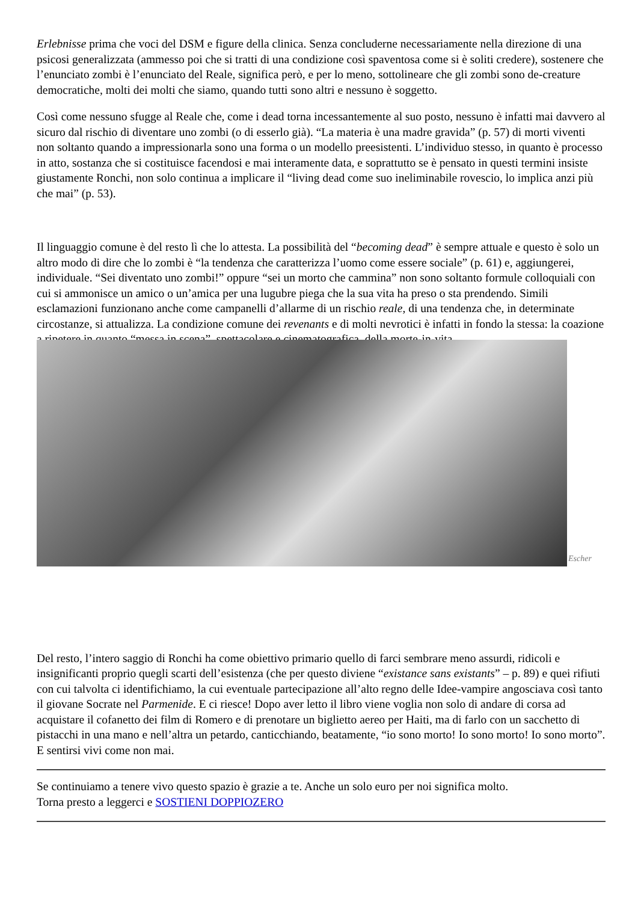Erlebnisse prima che voci del DSM e figure della clinica. Senza concluderne necessariamente nella direzione di una psicosi generalizzata (ammesso poi che si tratti di una condizione così spaventosa come si è soliti credere), sostenere che l’enunciato zombi è l’enunciato del Reale, significa però, e per lo meno, sottolineare che gli zombi sono de-creature democratiche, molti dei molti che siamo, quando tutti sono altri e nessuno è soggetto.
Così come nessuno sfugge al Reale che, come i dead torna incessantemente al suo posto, nessuno è infatti mai davvero al sicuro dal rischio di diventare uno zombi (o di esserlo già). “La materia è una madre gravida” (p. 57) di morti viventi non soltanto quando a impressionarla sono una forma o un modello preesistenti. L’individuo stesso, in quanto è processo in atto, sostanza che si costituisce facendosi e mai interamente data, e soprattutto se è pensato in questi termini insiste giustamente Ronchi, non solo continua a implicare il “living dead come suo ineliminabile rovescio, lo implica anzi più che mai” (p. 53).
Il linguaggio comune è del resto lì che lo attesta. La possibilità del “becoming dead” è sempre attuale e questo è solo un altro modo di dire che lo zombi è “la tendenza che caratterizza l’uomo come essere sociale” (p. 61) e, aggiungerei, individuale. “Sei diventato uno zombi!” oppure “sei un morto che cammina” non sono soltanto formule colloquiali con cui si ammonisce un amico o un’amica per una lugubre piega che la sua vita ha preso o sta prendendo. Simili esclamazioni funzionano anche come campanelli d’allarme di un rischio reale, di una tendenza che, in determinate circostanze, si attualizza. La condizione comune dei revenants e di molti nevrotici è infatti in fondo la stessa: la coazione a ripetere in quanto “messa in scena”, spettacolare e cinematografica, della morte-in-vita.
Escher
Del resto, l’intero saggio di Ronchi ha come obiettivo primario quello di farci sembrare meno assurdi, ridicoli e insignificanti proprio quegli scarti dell’esistenza (che per questo diviene “existance sans existants” – p. 89) e quei rifiuti con cui talvolta ci identifichiamo, la cui eventuale partecipazione all’alto regno delle Idee-vampire angosciava così tanto il giovane Socrate nel Parmenide. E ci riesce! Dopo aver letto il libro viene voglia non solo di andare di corsa ad acquistare il cofanetto dei film di Romero e di prenotare un biglietto aereo per Haiti, ma di farlo con un sacchetto di pistacchi in una mano e nell’altra un petardo, canticchiando, beatamente, “io sono morto! Io sono morto! Io sono morto”. E sentirsi vivi come non mai.
Se continuiamo a tenere vivo questo spazio è grazie a te. Anche un solo euro per noi significa molto.
Torna presto a leggerci e SOSTIENI DOPPIOZERO